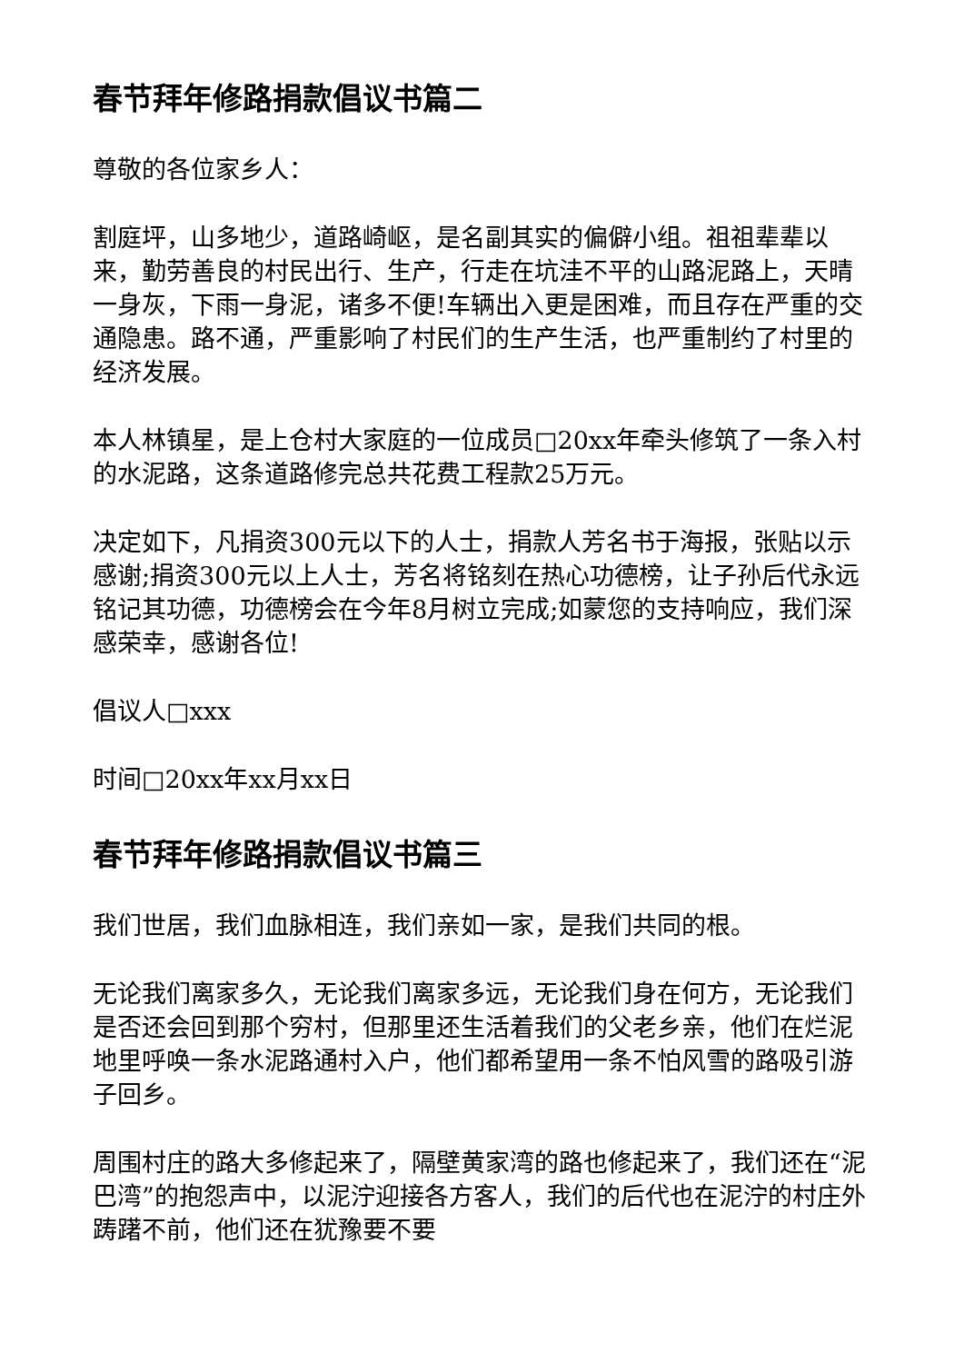春节拜年修路捐款倡议书篇二
尊敬的各位家乡人：
割庭坪，山多地少，道路崎岖，是名副其实的偏僻小组。祖祖辈辈以来，勤劳善良的村民出行、生产，行走在坑洼不平的山路泥路上，天晴一身灰，下雨一身泥，诸多不便!车辆出入更是困难，而且存在严重的交通隐患。路不通，严重影响了村民们的生产生活，也严重制约了村里的经济发展。
本人林镇星，是上仓村大家庭的一位成员□20xx年牵头修筑了一条入村的水泥路，这条道路修完总共花费工程款25万元。
决定如下，凡捐资300元以下的人士，捐款人芳名书于海报，张贴以示感谢;捐资300元以上人士，芳名将铭刻在热心功德榜，让子孙后代永远铭记其功德，功德榜会在今年8月树立完成;如蒙您的支持响应，我们深感荣幸，感谢各位!
倡议人□xxx
时间□20xx年xx月xx日
春节拜年修路捐款倡议书篇三
我们世居，我们血脉相连，我们亲如一家，是我们共同的根。
无论我们离家多久，无论我们离家多远，无论我们身在何方，无论我们是否还会回到那个穷村，但那里还生活着我们的父老乡亲，他们在烂泥地里呼唤一条水泥路通村入户，他们都希望用一条不怕风雪的路吸引游子回乡。
周围村庄的路大多修起来了，隔壁黄家湾的路也修起来了，我们还在“泥巴湾”的抱怨声中，以泥泞迎接各方客人，我们的后代也在泥泞的村庄外踌躇不前，他们还在犹豫要不要